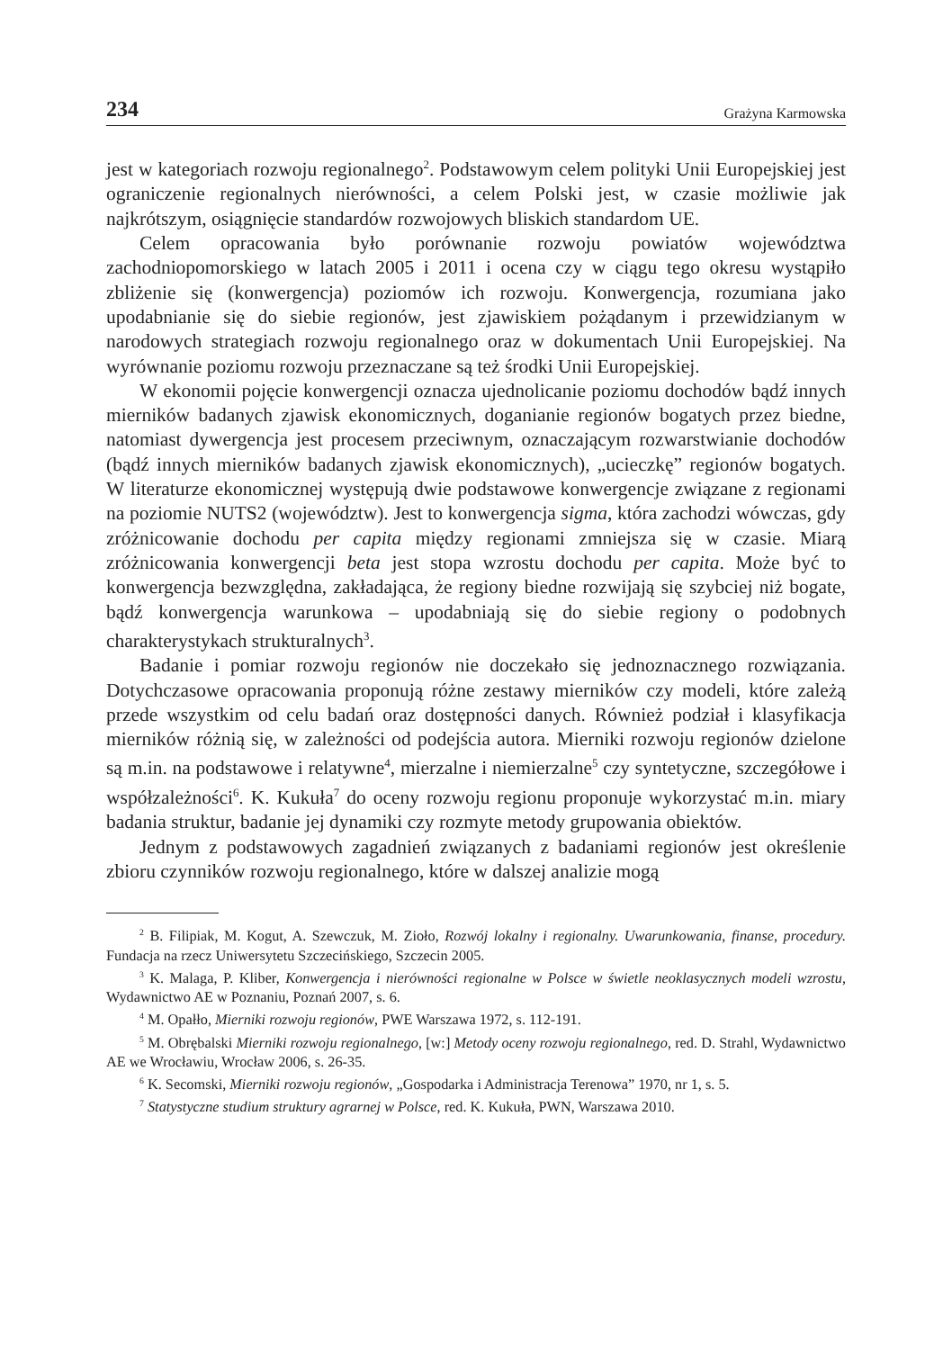234 Grażyna Karmowska
jest w kategoriach rozwoju regionalnego<sup>2</sup>. Podstawowym celem polityki Unii Europejskiej jest ograniczenie regionalnych nierówności, a celem Polski jest, w czasie możliwie jak najkrótszym, osiągnięcie standardów rozwojowych bliskich standardom UE.
Celem opracowania było porównanie rozwoju powiatów województwa zachodniopomorskiego w latach 2005 i 2011 i ocena czy w ciągu tego okresu wystąpiło zbliżenie się (konwergencja) poziomów ich rozwoju. Konwergencja, rozumiana jako upodabnianie się do siebie regionów, jest zjawiskiem pożądanym i przewidzianym w narodowych strategiach rozwoju regionalnego oraz w dokumentach Unii Europejskiej. Na wyrównanie poziomu rozwoju przeznaczane są też środki Unii Europejskiej.
W ekonomii pojęcie konwergencji oznacza ujednolicanie poziomu dochodów bądź innych mierników badanych zjawisk ekonomicznych, doganianie regionów bogatych przez biedne, natomiast dywergencja jest procesem przeciwnym, oznaczającym rozwarstwianie dochodów (bądź innych mierników badanych zjawisk ekonomicznych), „ucieczkę” regionów bogatych. W literaturze ekonomicznej występują dwie podstawowe konwergencje związane z regionami na poziomie NUTS2 (województw). Jest to konwergencja sigma, która zachodzi wówczas, gdy zróżnicowanie dochodu per capita między regionami zmniejsza się w czasie. Miarą zróżnicowania konwergencji beta jest stopa wzrostu dochodu per capita. Może być to konwergencja bezwzględna, zakładająca, że regiony biedne rozwijają się szybciej niż bogate, bądź konwergencja warunkowa – upodabniają się do siebie regiony o podobnych charakterystykach strukturalnych<sup>3</sup>.
Badanie i pomiar rozwoju regionów nie doczekało się jednoznacznego rozwiązania. Dotychczasowe opracowania proponują różne zestawy mierników czy modeli, które zależą przede wszystkim od celu badań oraz dostępności danych. Również podział i klasyfikacja mierników różnią się, w zależności od podejścia autora. Mierniki rozwoju regionów dzielone są m.in. na podstawowe i relatywne<sup>4</sup>, mierzalne i niemierzalne<sup>5</sup> czy syntetyczne, szczegółowe i współzależności<sup>6</sup>. K. Kukuła<sup>7</sup> do oceny rozwoju regionu proponuje wykorzystać m.in. miary badania struktur, badanie jej dynamiki czy rozmyte metody grupowania obiektów.
Jednym z podstawowych zagadnień związanych z badaniami regionów jest określenie zbioru czynników rozwoju regionalnego, które w dalszej analizie mogą
<sup>2</sup> B. Filipiak, M. Kogut, A. Szewczuk, M. Zioło, Rozwój lokalny i regionalny. Uwarunkowania, finanse, procedury. Fundacja na rzecz Uniwersytetu Szczecińskiego, Szczecin 2005.
<sup>3</sup> K. Malaga, P. Kliber, Konwergencja i nierówności regionalne w Polsce w świetle neoklasycznych modeli wzrostu, Wydawnictwo AE w Poznaniu, Poznań 2007, s. 6.
<sup>4</sup> M. Opałło, Mierniki rozwoju regionów, PWE Warszawa 1972, s. 112-191.
<sup>5</sup> M. Obrębalski Mierniki rozwoju regionalnego, [w:] Metody oceny rozwoju regionalnego, red. D. Strahl, Wydawnictwo AE we Wrocławiu, Wrocław 2006, s. 26-35.
<sup>6</sup> K. Secomski, Mierniki rozwoju regionów, „Gospodarka i Administracja Terenowa” 1970, nr 1, s. 5.
<sup>7</sup> Statystyczne studium struktury agrarnej w Polsce, red. K. Kukuła, PWN, Warszawa 2010.